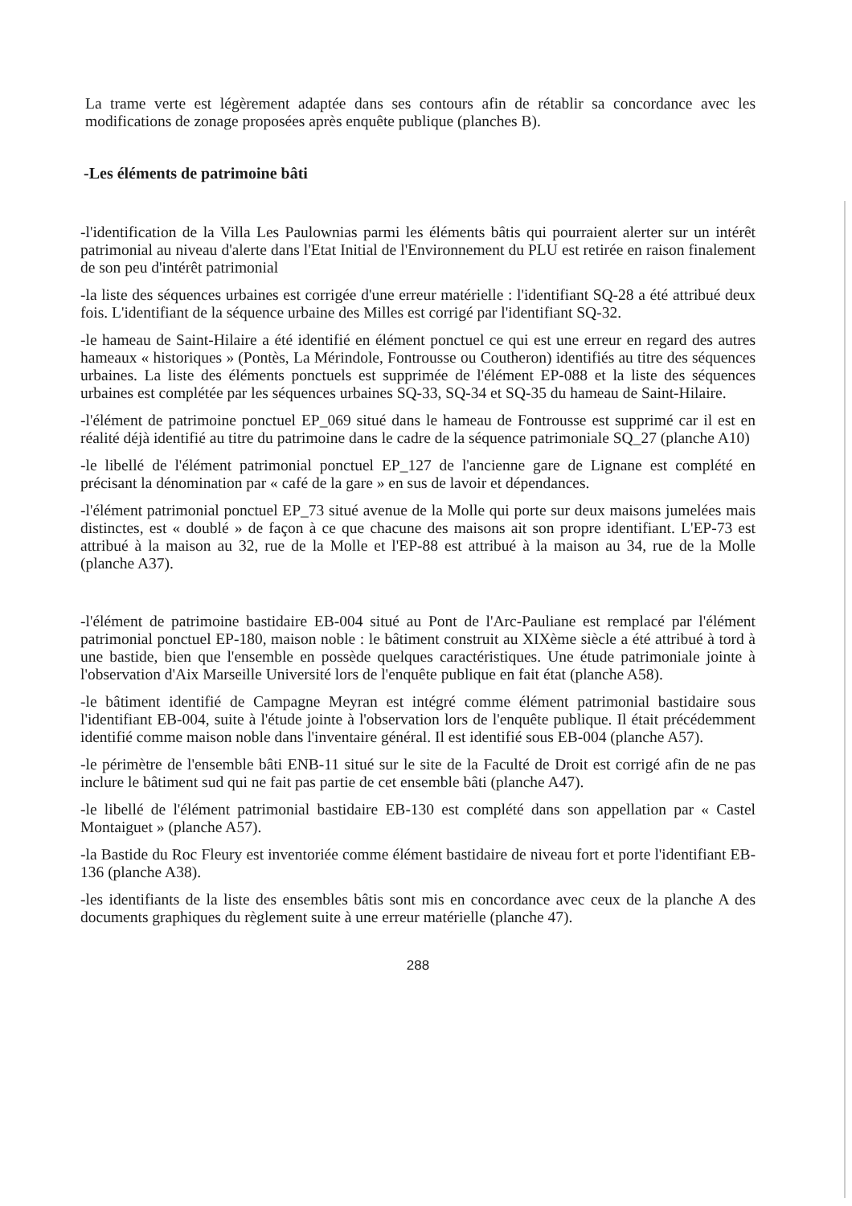La trame verte est légèrement adaptée dans ses contours afin de rétablir sa concordance avec les modifications de zonage proposées après enquête publique (planches B).
-Les éléments de patrimoine bâti
-l'identification de la Villa Les Paulownias parmi les éléments bâtis qui pourraient alerter sur un intérêt patrimonial au niveau d'alerte dans l'Etat Initial de l'Environnement du PLU est retirée en raison finalement de son peu d'intérêt patrimonial
-la liste des séquences urbaines est corrigée d'une erreur matérielle : l'identifiant SQ-28 a été attribué deux fois. L'identifiant de la séquence urbaine des Milles est corrigé par l'identifiant SQ-32.
-le hameau de Saint-Hilaire a été identifié en élément ponctuel ce qui est une erreur en regard des autres hameaux « historiques » (Pontès, La Mérindole, Fontrousse ou Coutheron) identifiés au titre des séquences urbaines. La liste des éléments ponctuels est supprimée de l'élément EP-088 et la liste des séquences urbaines est complétée par les séquences urbaines SQ-33, SQ-34 et SQ-35 du hameau de Saint-Hilaire.
-l'élément de patrimoine ponctuel EP_069 situé dans le hameau de Fontrousse est supprimé car il est en réalité déjà identifié au titre du patrimoine dans le cadre de la séquence patrimoniale SQ_27 (planche A10)
-le libellé de l'élément patrimonial ponctuel EP_127 de l'ancienne gare de Lignane est complété en précisant la dénomination par « café de la gare » en sus de lavoir et dépendances.
-l'élément patrimonial ponctuel EP_73 situé avenue de la Molle qui porte sur deux maisons jumelées mais distinctes, est « doublé » de façon à ce que chacune des maisons ait son propre identifiant. L'EP-73 est attribué à la maison au 32, rue de la Molle et l'EP-88 est attribué à la maison au 34, rue de la Molle (planche A37).
-l'élément de patrimoine bastidaire EB-004 situé au Pont de l'Arc-Pauliane est remplacé par l'élément patrimonial ponctuel EP-180, maison noble : le bâtiment construit au XIXème siècle a été attribué à tord à une bastide, bien que l'ensemble en possède quelques caractéristiques. Une étude patrimoniale jointe à l'observation d'Aix Marseille Université lors de l'enquête publique en fait état (planche A58).
-le bâtiment identifié de Campagne Meyran est intégré comme élément patrimonial bastidaire sous l'identifiant EB-004, suite à l'étude jointe à l'observation lors de l'enquête publique. Il était précédemment identifié comme maison noble dans l'inventaire général. Il est identifié sous EB-004 (planche A57).
-le périmètre de l'ensemble bâti ENB-11 situé sur le site de la Faculté de Droit est corrigé afin de ne pas inclure le bâtiment sud qui ne fait pas partie de cet ensemble bâti (planche A47).
-le libellé de l'élément patrimonial bastidaire EB-130 est complété dans son appellation par « Castel Montaiguet » (planche A57).
-la Bastide du Roc Fleury est inventoriée comme élément bastidaire de niveau fort et porte l'identifiant EB-136 (planche A38).
-les identifiants de la liste des ensembles bâtis sont mis en concordance avec ceux de la planche A des documents graphiques du règlement suite à une erreur matérielle (planche 47).
288